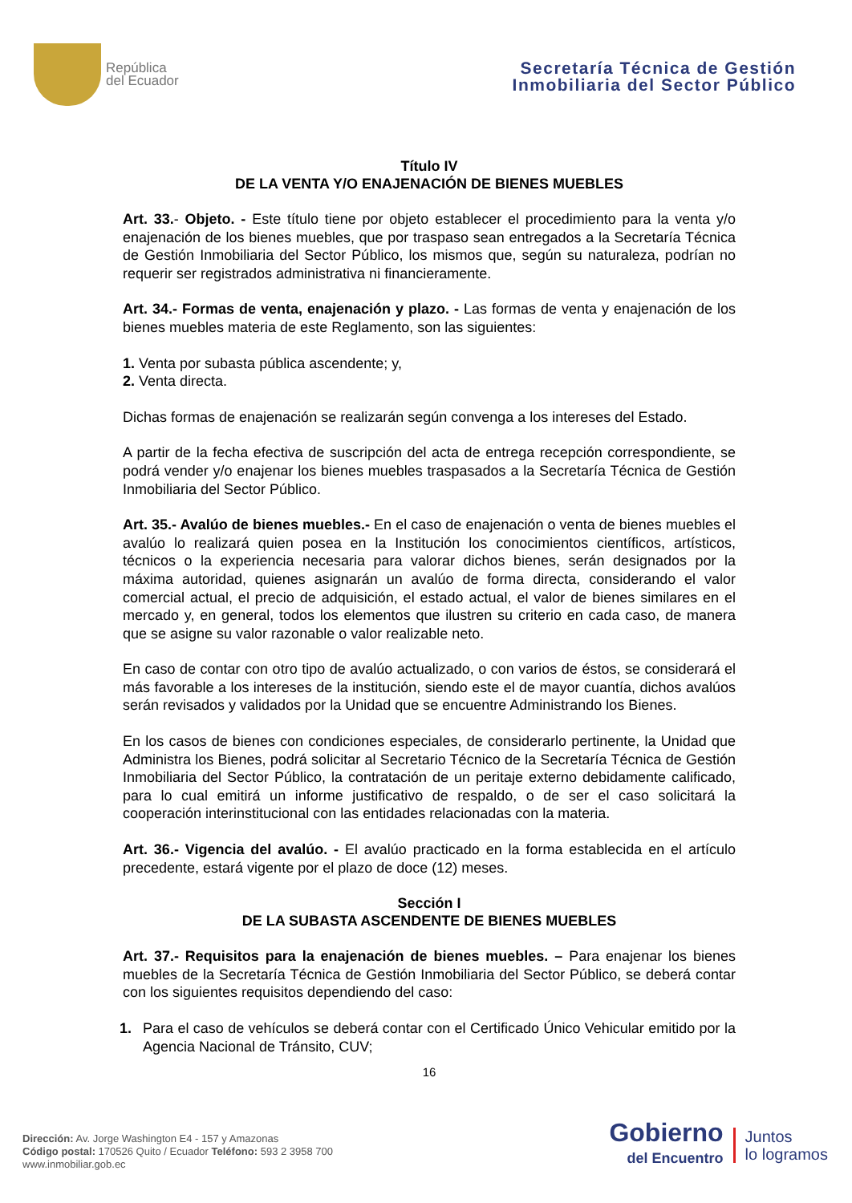República
del Ecuador
Secretaría Técnica de Gestión
Inmobiliaria del Sector Público
Título IV
DE LA VENTA Y/O ENAJENACIÓN DE BIENES MUEBLES
Art. 33.- Objeto. - Este título tiene por objeto establecer el procedimiento para la venta y/o enajenación de los bienes muebles, que por traspaso sean entregados a la Secretaría Técnica de Gestión Inmobiliaria del Sector Público, los mismos que, según su naturaleza, podrían no requerir ser registrados administrativa ni financieramente.
Art. 34.- Formas de venta, enajenación y plazo. - Las formas de venta y enajenación de los bienes muebles materia de este Reglamento, son las siguientes:
1. Venta por subasta pública ascendente; y,
2. Venta directa.
Dichas formas de enajenación se realizarán según convenga a los intereses del Estado.
A partir de la fecha efectiva de suscripción del acta de entrega recepción correspondiente, se podrá vender y/o enajenar los bienes muebles traspasados a la Secretaría Técnica de Gestión Inmobiliaria del Sector Público.
Art. 35.- Avalúo de bienes muebles.- En el caso de enajenación o venta de bienes muebles el avalúo lo realizará quien posea en la Institución los conocimientos científicos, artísticos, técnicos o la experiencia necesaria para valorar dichos bienes, serán designados por la máxima autoridad, quienes asignarán un avalúo de forma directa, considerando el valor comercial actual, el precio de adquisición, el estado actual, el valor de bienes similares en el mercado y, en general, todos los elementos que ilustren su criterio en cada caso, de manera que se asigne su valor razonable o valor realizable neto.
En caso de contar con otro tipo de avalúo actualizado, o con varios de éstos, se considerará el más favorable a los intereses de la institución, siendo este el de mayor cuantía, dichos avalúos serán revisados y validados por la Unidad que se encuentre Administrando los Bienes.
En los casos de bienes con condiciones especiales, de considerarlo pertinente, la Unidad que Administra los Bienes, podrá solicitar al Secretario Técnico de la Secretaría Técnica de Gestión Inmobiliaria del Sector Público, la contratación de un peritaje externo debidamente calificado, para lo cual emitirá un informe justificativo de respaldo, o de ser el caso solicitará la cooperación interinstitucional con las entidades relacionadas con la materia.
Art. 36.- Vigencia del avalúo. - El avalúo practicado en la forma establecida en el artículo precedente, estará vigente por el plazo de doce (12) meses.
Sección I
DE LA SUBASTA ASCENDENTE DE BIENES MUEBLES
Art. 37.- Requisitos para la enajenación de bienes muebles. – Para enajenar los bienes muebles de la Secretaría Técnica de Gestión Inmobiliaria del Sector Público, se deberá contar con los siguientes requisitos dependiendo del caso:
1. Para el caso de vehículos se deberá contar con el Certificado Único Vehicular emitido por la Agencia Nacional de Tránsito, CUV;
16
Dirección: Av. Jorge Washington E4 - 157 y Amazonas
Código postal: 170526 Quito / Ecuador Teléfono: 593 2 3958 700
www.inmobiliar.gob.ec
Gobierno
del Encuentro
Juntos
lo logramos